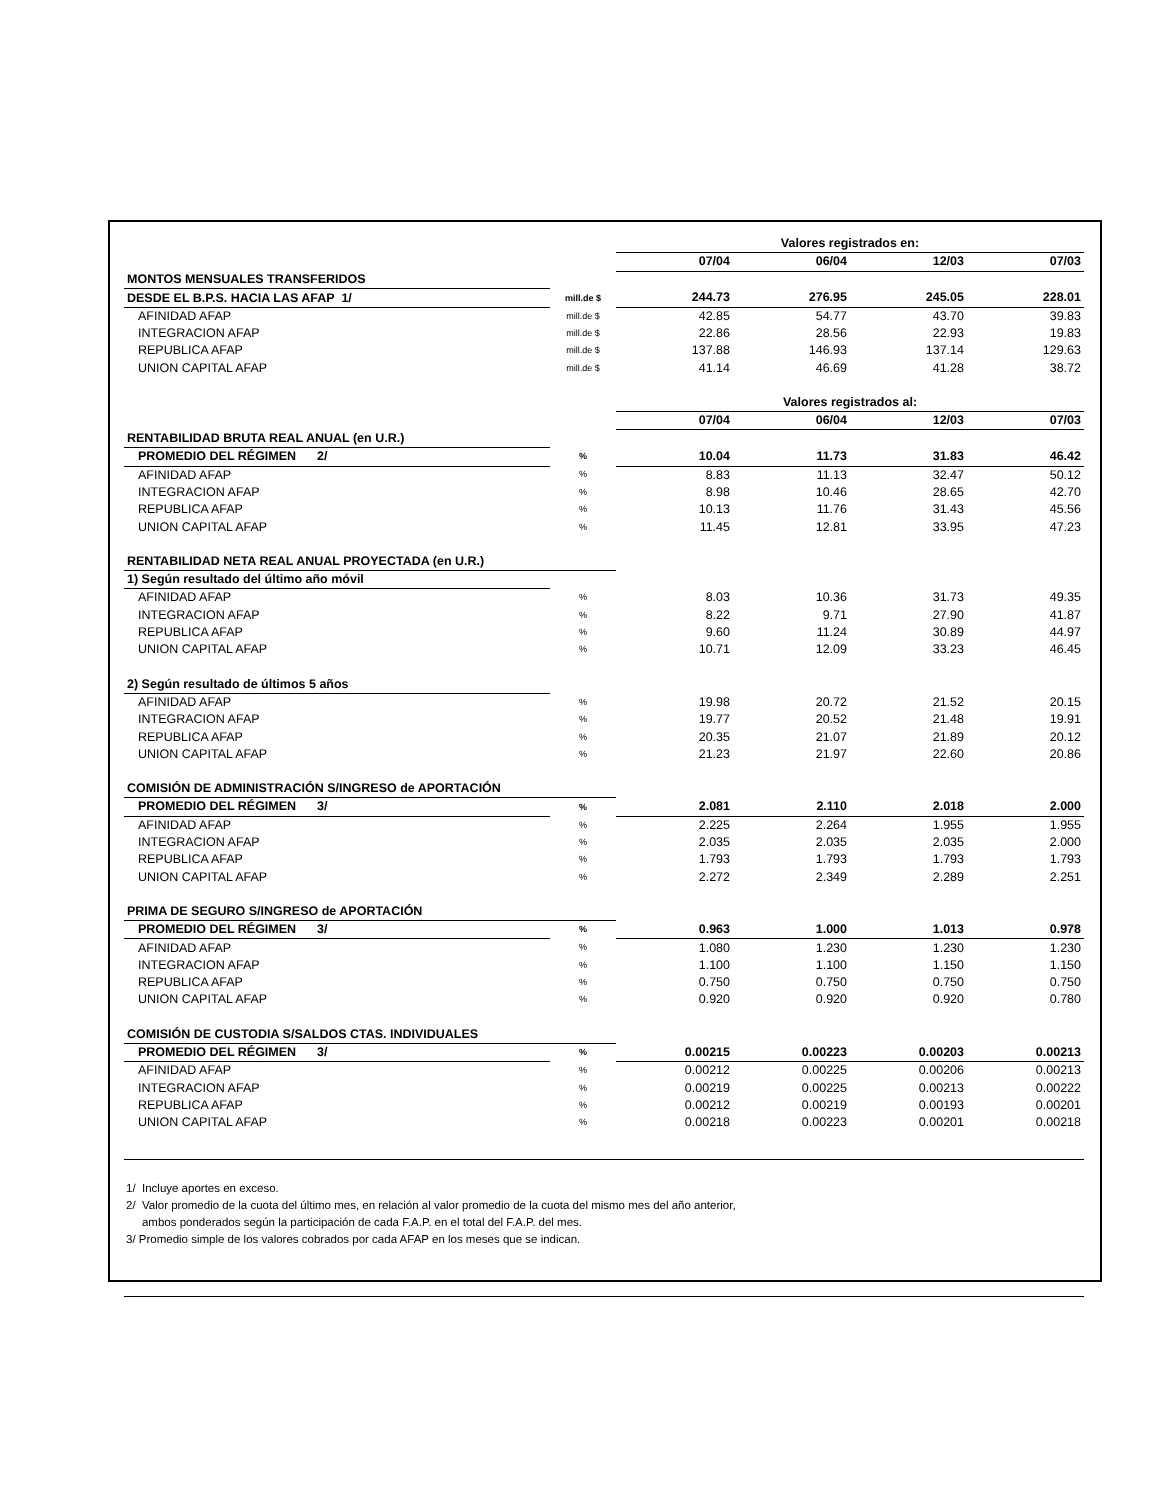| | | Valores registrados en: | | | |
| | | 07/04 | 06/04 | 12/03 | 07/03 |
| MONTOS MENSUALES TRANSFERIDOS | | | | | |
| DESDE EL B.P.S. HACIA LAS AFAP 1/ | mill.de $ | 244.73 | 276.95 | 245.05 | 228.01 |
| AFINIDAD AFAP | mill.de $ | 42.85 | 54.77 | 43.70 | 39.83 |
| INTEGRACION AFAP | mill.de $ | 22.86 | 28.56 | 22.93 | 19.83 |
| REPUBLICA AFAP | mill.de $ | 137.88 | 146.93 | 137.14 | 129.63 |
| UNION CAPITAL AFAP | mill.de $ | 41.14 | 46.69 | 41.28 | 38.72 |
| | | Valores registrados al: | | | |
| | | 07/04 | 06/04 | 12/03 | 07/03 |
| RENTABILIDAD BRUTA REAL ANUAL (en U.R.) | | | | | |
| PROMEDIO DEL RÉGIMEN 2/ | % | 10.04 | 11.73 | 31.83 | 46.42 |
| AFINIDAD AFAP | % | 8.83 | 11.13 | 32.47 | 50.12 |
| INTEGRACION AFAP | % | 8.98 | 10.46 | 28.65 | 42.70 |
| REPUBLICA AFAP | % | 10.13 | 11.76 | 31.43 | 45.56 |
| UNION CAPITAL AFAP | % | 11.45 | 12.81 | 33.95 | 47.23 |
| RENTABILIDAD NETA REAL ANUAL PROYECTADA (en U.R.) | | | | | |
| 1) Según resultado del último año móvil | | | | | |
| AFINIDAD AFAP | % | 8.03 | 10.36 | 31.73 | 49.35 |
| INTEGRACION AFAP | % | 8.22 | 9.71 | 27.90 | 41.87 |
| REPUBLICA AFAP | % | 9.60 | 11.24 | 30.89 | 44.97 |
| UNION CAPITAL AFAP | % | 10.71 | 12.09 | 33.23 | 46.45 |
| 2) Según resultado de últimos 5 años | | | | | |
| AFINIDAD AFAP | % | 19.98 | 20.72 | 21.52 | 20.15 |
| INTEGRACION AFAP | % | 19.77 | 20.52 | 21.48 | 19.91 |
| REPUBLICA AFAP | % | 20.35 | 21.07 | 21.89 | 20.12 |
| UNION CAPITAL AFAP | % | 21.23 | 21.97 | 22.60 | 20.86 |
| COMISIÓN DE ADMINISTRACIÓN S/INGRESO de APORTACIÓN | | | | | |
| PROMEDIO DEL RÉGIMEN 3/ | % | 2.081 | 2.110 | 2.018 | 2.000 |
| AFINIDAD AFAP | % | 2.225 | 2.264 | 1.955 | 1.955 |
| INTEGRACION AFAP | % | 2.035 | 2.035 | 2.035 | 2.000 |
| REPUBLICA AFAP | % | 1.793 | 1.793 | 1.793 | 1.793 |
| UNION CAPITAL AFAP | % | 2.272 | 2.349 | 2.289 | 2.251 |
| PRIMA DE SEGURO S/INGRESO de APORTACIÓN | | | | | |
| PROMEDIO DEL RÉGIMEN 3/ | % | 0.963 | 1.000 | 1.013 | 0.978 |
| AFINIDAD AFAP | % | 1.080 | 1.230 | 1.230 | 1.230 |
| INTEGRACION AFAP | % | 1.100 | 1.100 | 1.150 | 1.150 |
| REPUBLICA AFAP | % | 0.750 | 0.750 | 0.750 | 0.750 |
| UNION CAPITAL AFAP | % | 0.920 | 0.920 | 0.920 | 0.780 |
| COMISIÓN DE CUSTODIA S/SALDOS CTAS. INDIVIDUALES | | | | | |
| PROMEDIO DEL RÉGIMEN 3/ | % | 0.00215 | 0.00223 | 0.00203 | 0.00213 |
| AFINIDAD AFAP | % | 0.00212 | 0.00225 | 0.00206 | 0.00213 |
| INTEGRACION AFAP | % | 0.00219 | 0.00225 | 0.00213 | 0.00222 |
| REPUBLICA AFAP | % | 0.00212 | 0.00219 | 0.00193 | 0.00201 |
| UNION CAPITAL AFAP | % | 0.00218 | 0.00223 | 0.00201 | 0.00218 |
1/ Incluye aportes en exceso.
2/ Valor promedio de la cuota del último mes, en relación al valor promedio de la cuota del mismo mes del año anterior,
ambos ponderados según la participación de cada F.A.P. en el total del F.A.P. del mes.
3/ Promedio simple de los valores cobrados por cada AFAP en los meses que se indican.